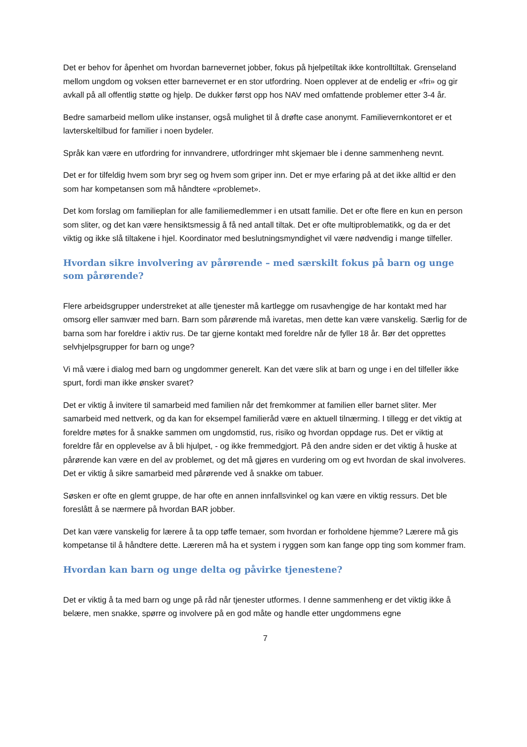Det er behov for åpenhet om hvordan barnevernet jobber, fokus på hjelpetiltak ikke kontrolltiltak. Grenseland mellom ungdom og voksen etter barnevernet er en stor utfordring. Noen opplever at de endelig er «fri» og gir avkall på all offentlig støtte og hjelp. De dukker først opp hos NAV med omfattende problemer etter 3-4 år.
Bedre samarbeid mellom ulike instanser, også mulighet til å drøfte case anonymt. Familievernkontoret er et lavterskeltilbud for familier i noen bydeler.
Språk kan være en utfordring for innvandrere, utfordringer mht skjemaer ble i denne sammenheng nevnt.
Det er for tilfeldig hvem som bryr seg og hvem som griper inn. Det er mye erfaring på at det ikke alltid er den som har kompetansen som må håndtere «problemet».
Det kom forslag om familieplan for alle familiemedlemmer i en utsatt familie. Det er ofte flere en kun en person som sliter, og det kan være hensiktsmessig å få ned antall tiltak. Det er ofte multiproblematikk, og da er det viktig og ikke slå tiltakene i hjel. Koordinator med beslutningsmyndighet vil være nødvendig i mange tilfeller.
Hvordan sikre involvering av pårørende – med særskilt fokus på barn og unge som pårørende?
Flere arbeidsgrupper understreket at alle tjenester må kartlegge om rusavhengige de har kontakt med har omsorg eller samvær med barn. Barn som pårørende må ivaretas, men dette kan være vanskelig. Særlig for de barna som har foreldre i aktiv rus. De tar gjerne kontakt med foreldre når de fyller 18 år. Bør det opprettes selvhjelpsgrupper for barn og unge?
Vi må være i dialog med barn og ungdommer generelt. Kan det være slik at barn og unge i en del tilfeller ikke spurt, fordi man ikke ønsker svaret?
Det er viktig å invitere til samarbeid med familien når det fremkommer at familien eller barnet sliter. Mer samarbeid med nettverk, og da kan for eksempel familieråd være en aktuell tilnærming. I tillegg er det viktig at foreldre møtes for å snakke sammen om ungdomstid, rus, risiko og hvordan oppdage rus. Det er viktig at foreldre får en opplevelse av å bli hjulpet, - og ikke fremmedgjort. På den andre siden er det viktig å huske at pårørende kan være en del av problemet, og det må gjøres en vurdering om og evt hvordan de skal involveres. Det er viktig å sikre samarbeid med pårørende ved å snakke om tabuer.
Søsken er ofte en glemt gruppe, de har ofte en annen innfallsvinkel og kan være en viktig ressurs. Det ble foreslått å se nærmere på hvordan BAR jobber.
Det kan være vanskelig for lærere å ta opp tøffe temaer, som hvordan er forholdene hjemme? Lærere må gis kompetanse til å håndtere dette. Læreren må ha et system i ryggen som kan fange opp ting som kommer fram.
Hvordan kan barn og unge delta og påvirke tjenestene?
Det er viktig å ta med barn og unge på råd når tjenester utformes. I denne sammenheng er det viktig ikke å belære, men snakke, spørre og involvere på en god måte og handle etter ungdommens egne
7